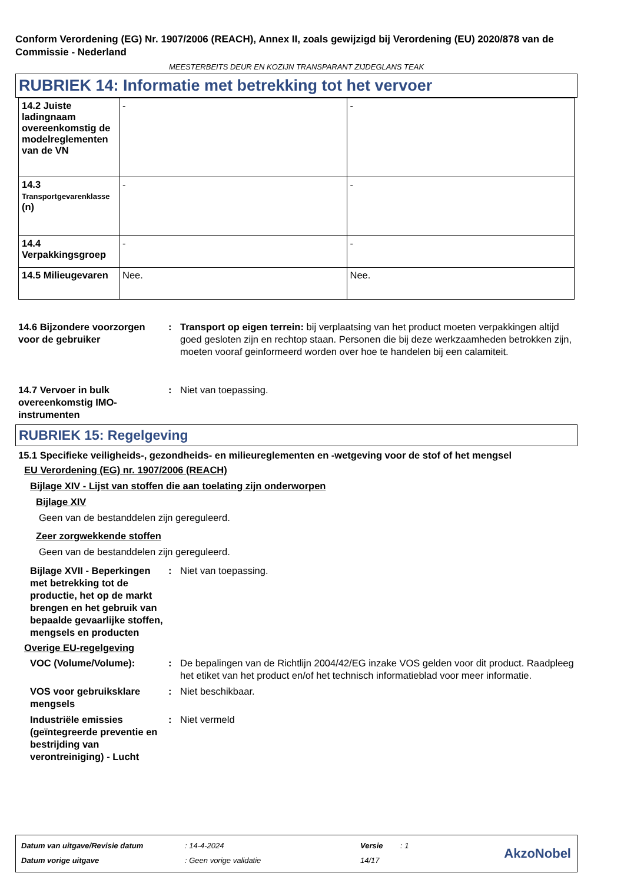Conform Verordening (EG) Nr. 1907/2006 (REACH), Annex II, zoals gewijzigd bij Verordening (EU) 2020/878 van de Commissie - Nederland
MEESTERBEITS DEUR EN KOZIJN TRANSPARANT ZIJDEGLANS TEAK
RUBRIEK 14: Informatie met betrekking tot het vervoer
| 14.2 Juiste ladingnaam overeenkomstig de modelreglementen van de VN | - | - |
| 14.3 Transportgevarenklasse (n) | - | - |
| 14.4 Verpakkingsgroep | - | - |
| 14.5 Milieugevaren | Nee. | Nee. |
14.6 Bijzondere voorzorgen voor de gebruiker
: Transport op eigen terrein: bij verplaatsing van het product moeten verpakkingen altijd goed gesloten zijn en rechtop staan. Personen die bij deze werkzaamheden betrokken zijn, moeten vooraf geinformeerd worden over hoe te handelen bij een calamiteit.
14.7 Vervoer in bulk overeenkomstig IMO-instrumenten
: Niet van toepassing.
RUBRIEK 15: Regelgeving
15.1 Specifieke veiligheids-, gezondheids- en milieureglementen en -wetgeving voor de stof of het mengsel
EU Verordening (EG) nr. 1907/2006 (REACH)
Bijlage XIV - Lijst van stoffen die aan toelating zijn onderworpen
Bijlage XIV
Geen van de bestanddelen zijn gereguleerd.
Zeer zorgwekkende stoffen
Geen van de bestanddelen zijn gereguleerd.
Bijlage XVII - Beperkingen met betrekking tot de productie, het op de markt brengen en het gebruik van bepaalde gevaarlijke stoffen, mengsels en producten
: Niet van toepassing.
Overige EU-regelgeving
VOC (Volume/Volume): : De bepalingen van de Richtlijn 2004/42/EG inzake VOS gelden voor dit product. Raadpleeg het etiket van het product en/of het technisch informatieblad voor meer informatie.
VOS voor gebruiksklare mengsels
: Niet beschikbaar.
Industriële emissies (geïntegreerde preventie en bestrijding van verontreiniging) - Lucht
: Niet vermeld
| Datum van uitgave/Revisie datum | : 14-4-2024 | Versie | : 1 |
| Datum vorige uitgave | : Geen vorige validatie | 14/17 | |
AkzoNobel